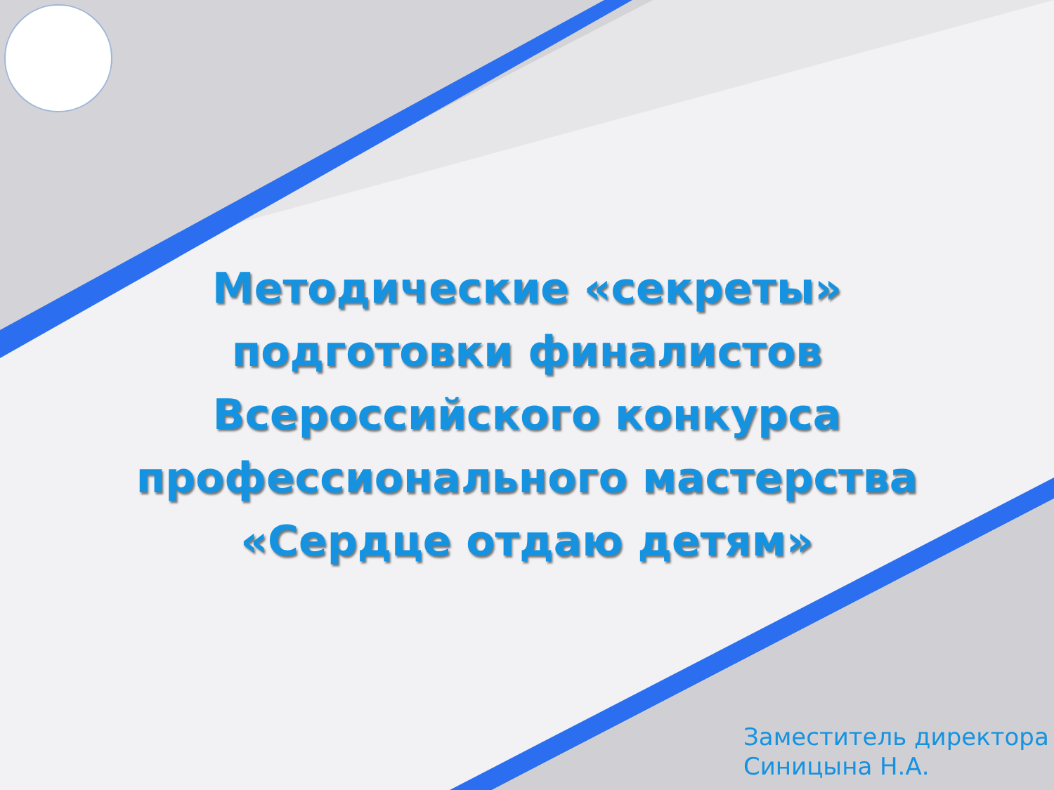Методические «секреты»
подготовки финалистов
Всероссийского конкурса
профессионального мастерства
«Сердце отдаю детям»
Заместитель директора
Синицына Н.А.